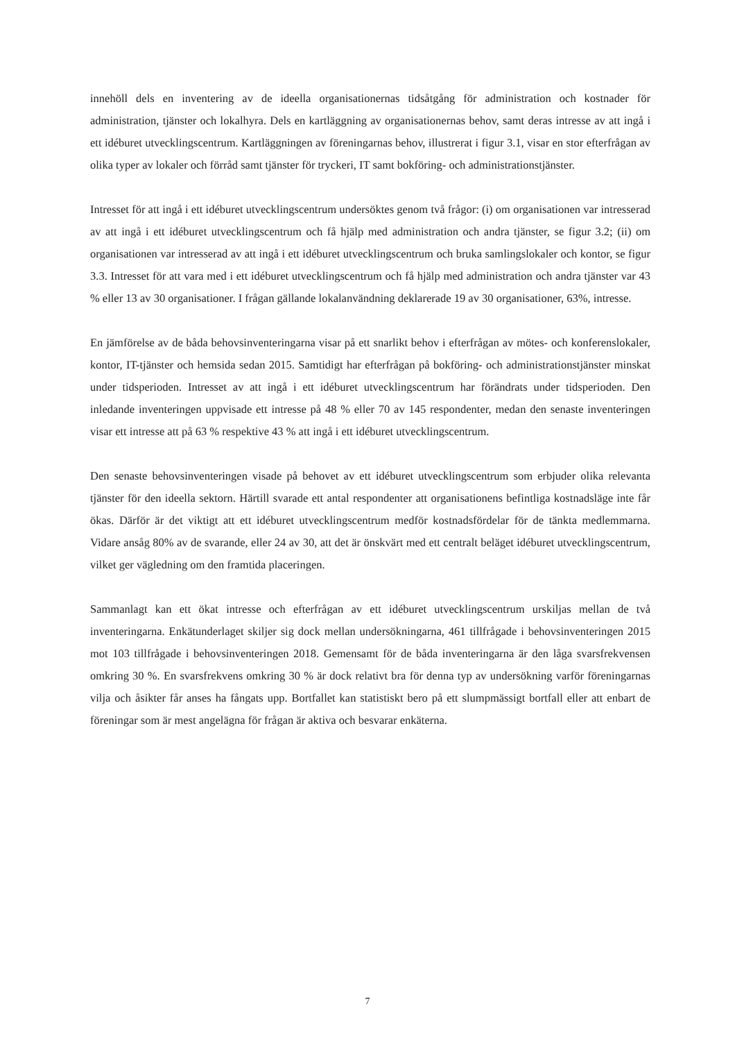innehöll dels en inventering av de ideella organisationernas tidsåtgång för administration och kostnader för administration, tjänster och lokalhyra. Dels en kartläggning av organisationernas behov, samt deras intresse av att ingå i ett idéburet utvecklingscentrum. Kartläggningen av föreningarnas behov, illustrerat i figur 3.1, visar en stor efterfrågan av olika typer av lokaler och förråd samt tjänster för tryckeri, IT samt bokföring- och administrationstjänster.
Intresset för att ingå i ett idéburet utvecklingscentrum undersöktes genom två frågor: (i) om organisationen var intresserad av att ingå i ett idéburet utvecklingscentrum och få hjälp med administration och andra tjänster, se figur 3.2; (ii) om organisationen var intresserad av att ingå i ett idéburet utvecklingscentrum och bruka samlingslokaler och kontor, se figur 3.3. Intresset för att vara med i ett idéburet utvecklingscentrum och få hjälp med administration och andra tjänster var 43 % eller 13 av 30 organisationer. I frågan gällande lokalanvändning deklarerade 19 av 30 organisationer, 63%, intresse.
En jämförelse av de båda behovsinventeringarna visar på ett snarlikt behov i efterfrågan av mötes- och konferenslokaler, kontor, IT-tjänster och hemsida sedan 2015. Samtidigt har efterfrågan på bokföring- och administrationstjänster minskat under tidsperioden. Intresset av att ingå i ett idéburet utvecklingscentrum har förändrats under tidsperioden. Den inledande inventeringen uppvisade ett intresse på 48 % eller 70 av 145 respondenter, medan den senaste inventeringen visar ett intresse att på 63 % respektive 43 % att ingå i ett idéburet utvecklingscentrum.
Den senaste behovsinventeringen visade på behovet av ett idéburet utvecklingscentrum som erbjuder olika relevanta tjänster för den ideella sektorn. Härtill svarade ett antal respondenter att organisationens befintliga kostnadsläge inte får ökas. Därför är det viktigt att ett idéburet utvecklingscentrum medför kostnadsfördelar för de tänkta medlemmarna. Vidare ansåg 80% av de svarande, eller 24 av 30, att det är önskvärt med ett centralt beläget idéburet utvecklingscentrum, vilket ger vägledning om den framtida placeringen.
Sammanlagt kan ett ökat intresse och efterfrågan av ett idéburet utvecklingscentrum urskiljas mellan de två inventeringarna. Enkätunderlaget skiljer sig dock mellan undersökningarna, 461 tillfrågade i behovsinventeringen 2015 mot 103 tillfrågade i behovsinventeringen 2018. Gemensamt för de båda inventeringarna är den låga svarsfrekvensen omkring 30 %. En svarsfrekvens omkring 30 % är dock relativt bra för denna typ av undersökning varför föreningarnas vilja och åsikter får anses ha fångats upp. Bortfallet kan statistiskt bero på ett slumpmässigt bortfall eller att enbart de föreningar som är mest angelägna för frågan är aktiva och besvarar enkäterna.
7